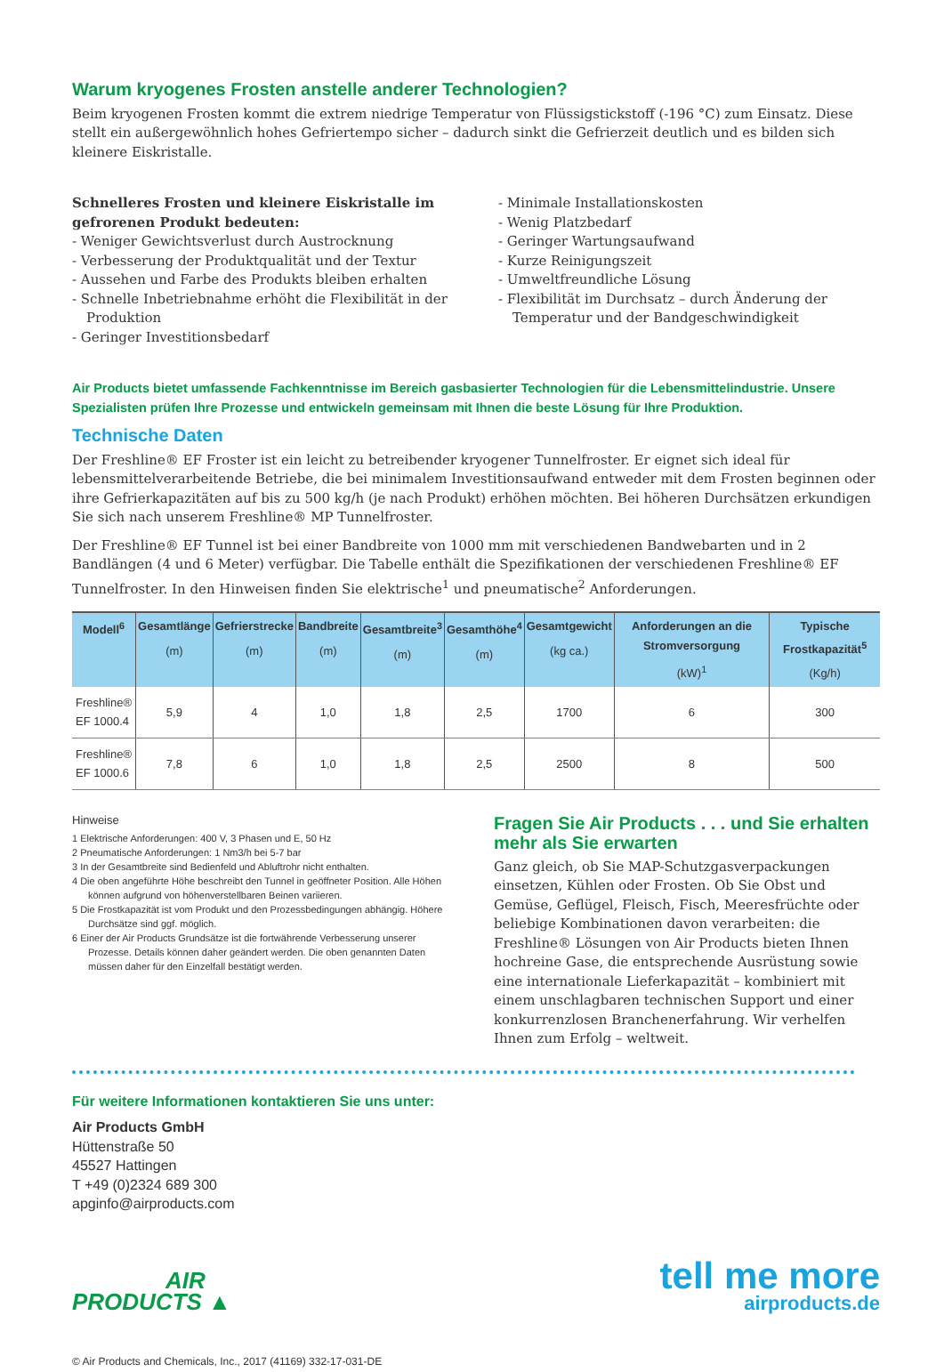Warum kryogenes Frosten anstelle anderer Technologien?
Beim kryogenen Frosten kommt die extrem niedrige Temperatur von Flüssigstickstoff (-196 °C) zum Einsatz. Diese stellt ein außergewöhnlich hohes Gefriertempo sicher – dadurch sinkt die Gefrierzeit deutlich und es bilden sich kleinere Eiskristalle.
Schnelleres Frosten und kleinere Eiskristalle im gefrorenen Produkt bedeuten:
- Weniger Gewichtsverlust durch Austrocknung
- Verbesserung der Produktqualität und der Textur
- Aussehen und Farbe des Produkts bleiben erhalten
- Schnelle Inbetriebnahme erhöht die Flexibilität in der Produktion
- Geringer Investitionsbedarf
- Minimale Installationskosten
- Wenig Platzbedarf
- Geringer Wartungsaufwand
- Kurze Reinigungszeit
- Umweltfreundliche Lösung
- Flexibilität im Durchsatz – durch Änderung der Temperatur und der Bandgeschwindigkeit
Air Products bietet umfassende Fachkenntnisse im Bereich gasbasierter Technologien für die Lebensmittelindustrie. Unsere Spezialisten prüfen Ihre Prozesse und entwickeln gemeinsam mit Ihnen die beste Lösung für Ihre Produktion.
Technische Daten
Der Freshline® EF Froster ist ein leicht zu betreibender kryogener Tunnelfroster. Er eignet sich ideal für lebensmittel­verarbeitende Betriebe, die bei minimalem Investitionsaufwand entweder mit dem Frosten beginnen oder ihre Gefrierkapazitäten auf bis zu 500 kg/h (je nach Produkt) erhöhen möchten. Bei höheren Durchsätzen erkundigen Sie sich nach unserem Freshline® MP Tunnelfroster.
Der Freshline® EF Tunnel ist bei einer Bandbreite von 1000 mm mit verschiedenen Bandwebarten und in 2 Bandlängen (4 und 6 Meter) verfügbar. Die Tabelle enthält die Spezifikationen der verschiedenen Freshline® EF Tunnelfroster. In den Hinweisen finden Sie elektrische<sup>1</sup> und pneumatische<sup>2</sup> Anforderungen.
| Modell<sup>6</sup> | Gesamtlänge (m) | Gefrierstrecke (m) | Bandbreite (m) | Gesamtbreite<sup>3</sup> (m) | Gesamthöhe<sup>4</sup> (m) | Gesamtgewicht (kg ca.) | Anforderungen an die Stromversorgung (kW)<sup>1</sup> | Typische Frostkapazität<sup>5</sup> (Kg/h) |
| --- | --- | --- | --- | --- | --- | --- | --- | --- |
| Freshline® EF 1000.4 | 5,9 | 4 | 1,0 | 1,8 | 2,5 | 1700 | 6 | 300 |
| Freshline® EF 1000.6 | 7,8 | 6 | 1,0 | 1,8 | 2,5 | 2500 | 8 | 500 |
Hinweise
1 Elektrische Anforderungen: 400 V, 3 Phasen und E, 50 Hz
2 Pneumatische Anforderungen: 1 Nm3/h bei 5-7 bar
3 In der Gesamtbreite sind Bedienfeld und Abluftrohr nicht enthalten.
4 Die oben angeführte Höhe beschreibt den Tunnel in geöffneter Position. Alle Höhen können aufgrund von höhenverstellbaren Beinen variieren.
5 Die Frostkapazität ist vom Produkt und den Prozessbedingungen abhängig. Höhere Durchsätze sind ggf. möglich.
6 Einer der Air Products Grundsätze ist die fortwährende Verbesserung unserer Prozesse. Details können daher geändert werden. Die oben genannten Daten müssen daher für den Einzelfall bestätigt werden.
Fragen Sie Air Products . . . und Sie erhalten mehr als Sie erwarten
Ganz gleich, ob Sie MAP-Schutzgasverpackungen einsetzen, Kühlen oder Frosten. Ob Sie Obst und Gemüse, Geflügel, Fleisch, Fisch, Meeresfrüchte oder beliebige Kombinationen davon verarbeiten: die Freshline® Lösungen von Air Products bieten Ihnen hochreine Gase, die entsprechende Ausrüstung sowie eine internationale Lieferkapazität – kombiniert mit einem unschlagbaren technischen Support und einer konkurrenzlosen Branchenerfahrung. Wir verhelfen Ihnen zum Erfolg – weltweit.
Für weitere Informationen kontaktieren Sie uns unter:
Air Products GmbH
Hüttenstraße 50
45527 Hattingen
T +49 (0)2324 689 300
apginfo@airproducts.com
AIR
PRODUCTS ▲
tell me more
airproducts.de
© Air Products and Chemicals, Inc., 2017 (41169) 332-17-031-DE